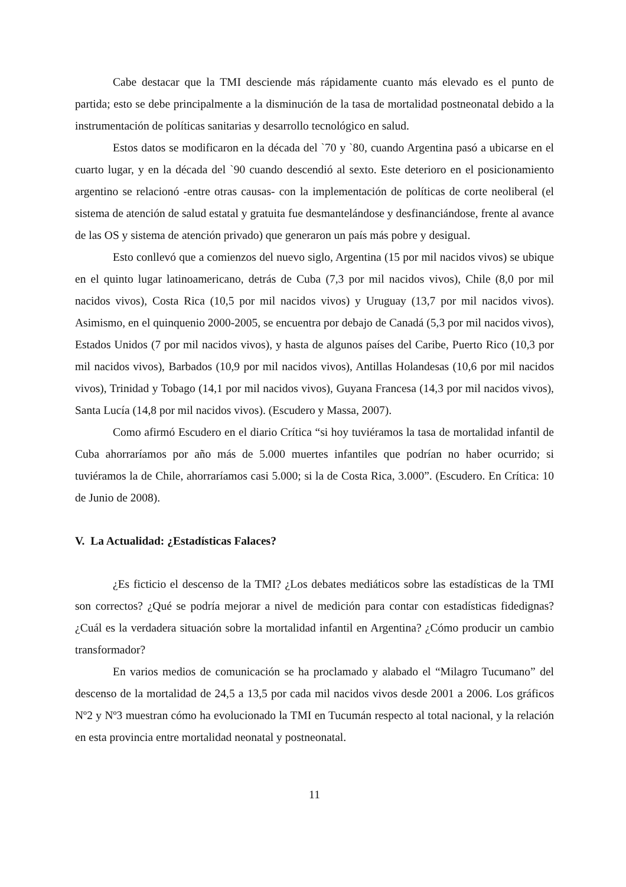Cabe destacar que la TMI desciende más rápidamente cuanto más elevado es el punto de partida; esto se debe principalmente a la disminución de la tasa de mortalidad postneonatal debido a la instrumentación de políticas sanitarias y desarrollo tecnológico en salud.
Estos datos se modificaron en la década del `70 y `80, cuando Argentina pasó a ubicarse en el cuarto lugar, y en la década del `90 cuando descendió al sexto. Este deterioro en el posicionamiento argentino se relacionó -entre otras causas- con la implementación de políticas de corte neoliberal (el sistema de atención de salud estatal y gratuita fue desmantelándose y desfinanciándose, frente al avance de las OS y sistema de atención privado) que generaron un país más pobre y desigual.
Esto conllevó que a comienzos del nuevo siglo, Argentina (15 por mil nacidos vivos) se ubique en el quinto lugar latinoamericano, detrás de Cuba (7,3 por mil nacidos vivos), Chile (8,0 por mil nacidos vivos), Costa Rica (10,5 por mil nacidos vivos) y Uruguay (13,7 por mil nacidos vivos). Asimismo, en el quinquenio 2000-2005, se encuentra por debajo de Canadá (5,3 por mil nacidos vivos), Estados Unidos (7 por mil nacidos vivos), y hasta de algunos países del Caribe, Puerto Rico (10,3 por mil nacidos vivos), Barbados (10,9 por mil nacidos vivos), Antillas Holandesas (10,6 por mil nacidos vivos), Trinidad y Tobago (14,1 por mil nacidos vivos), Guyana Francesa (14,3 por mil nacidos vivos), Santa Lucía (14,8 por mil nacidos vivos). (Escudero y Massa, 2007).
Como afirmó Escudero en el diario Crítica “si hoy tuviéramos la tasa de mortalidad infantil de Cuba ahorraríamos por año más de 5.000 muertes infantiles que podrían no haber ocurrido; si tuviéramos la de Chile, ahorraríamos casi 5.000; si la de Costa Rica, 3.000”. (Escudero. En Crítica: 10 de Junio de 2008).
V. La Actualidad: ¿Estadísticas Falaces?
¿Es ficticio el descenso de la TMI? ¿Los debates mediáticos sobre las estadísticas de la TMI son correctos? ¿Qué se podría mejorar a nivel de medición para contar con estadísticas fidedignas? ¿Cuál es la verdadera situación sobre la mortalidad infantil en Argentina? ¿Cómo producir un cambio transformador?
En varios medios de comunicación se ha proclamado y alabado el “Milagro Tucumano” del descenso de la mortalidad de 24,5 a 13,5 por cada mil nacidos vivos desde 2001 a 2006. Los gráficos Nº2 y Nº3 muestran cómo ha evolucionado la TMI en Tucumán respecto al total nacional, y la relación en esta provincia entre mortalidad neonatal y postneonatal.
11